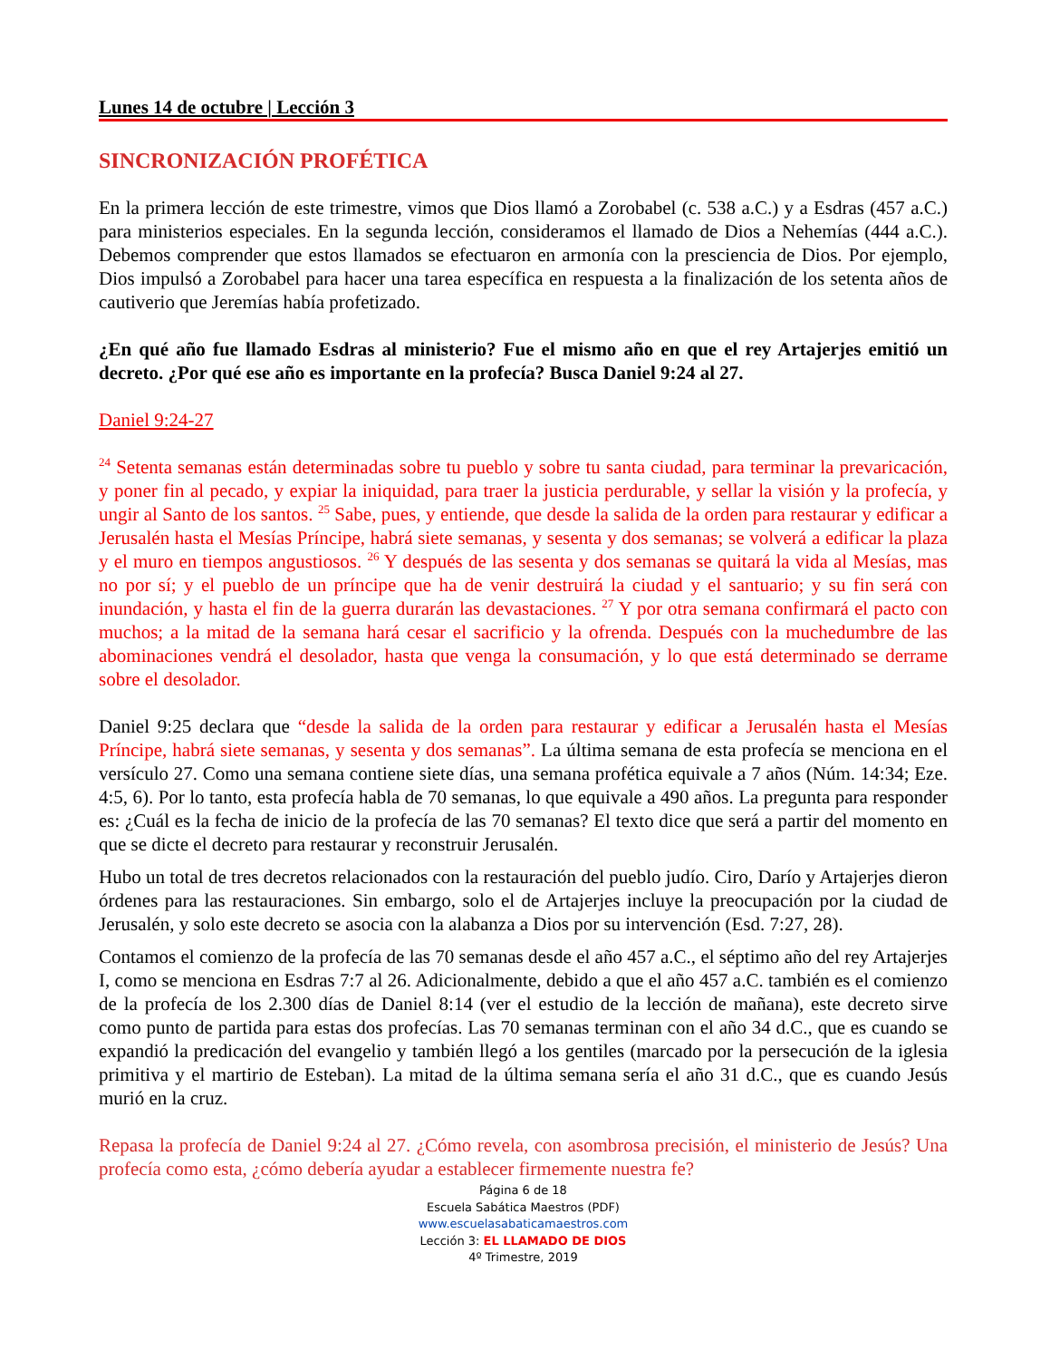Lunes 14 de octubre | Lección 3
SINCRONIZACIÓN PROFÉTICA
En la primera lección de este trimestre, vimos que Dios llamó a Zorobabel (c. 538 a.C.) y a Esdras (457 a.C.) para ministerios especiales. En la segunda lección, consideramos el llamado de Dios a Nehemías (444 a.C.). Debemos comprender que estos llamados se efectuaron en armonía con la presciencia de Dios. Por ejemplo, Dios impulsó a Zorobabel para hacer una tarea específica en respuesta a la finalización de los setenta años de cautiverio que Jeremías había profetizado.
¿En qué año fue llamado Esdras al ministerio? Fue el mismo año en que el rey Artajerjes emitió un decreto. ¿Por qué ese año es importante en la profecía? Busca Daniel 9:24 al 27.
Daniel 9:24-27
<sup>24</sup> Setenta semanas están determinadas sobre tu pueblo y sobre tu santa ciudad, para terminar la prevaricación, y poner fin al pecado, y expiar la iniquidad, para traer la justicia perdurable, y sellar la visión y la profecía, y ungir al Santo de los santos. <sup>25</sup> Sabe, pues, y entiende, que desde la salida de la orden para restaurar y edificar a Jerusalén hasta el Mesías Príncipe, habrá siete semanas, y sesenta y dos semanas; se volverá a edificar la plaza y el muro en tiempos angustiosos. <sup>26</sup> Y después de las sesenta y dos semanas se quitará la vida al Mesías, mas no por sí; y el pueblo de un príncipe que ha de venir destruirá la ciudad y el santuario; y su fin será con inundación, y hasta el fin de la guerra durarán las devastaciones. <sup>27</sup> Y por otra semana confirmará el pacto con muchos; a la mitad de la semana hará cesar el sacrificio y la ofrenda. Después con la muchedumbre de las abominaciones vendrá el desolador, hasta que venga la consumación, y lo que está determinado se derrame sobre el desolador.
Daniel 9:25 declara que “desde la salida de la orden para restaurar y edificar a Jerusalén hasta el Mesías Príncipe, habrá siete semanas, y sesenta y dos semanas”. La última semana de esta profecía se menciona en el versículo 27. Como una semana contiene siete días, una semana profética equivale a 7 años (Núm. 14:34; Eze. 4:5, 6). Por lo tanto, esta profecía habla de 70 semanas, lo que equivale a 490 años. La pregunta para responder es: ¿Cuál es la fecha de inicio de la profecía de las 70 semanas? El texto dice que será a partir del momento en que se dicte el decreto para restaurar y reconstruir Jerusalén.
Hubo un total de tres decretos relacionados con la restauración del pueblo judío. Ciro, Darío y Artajerjes dieron órdenes para las restauraciones. Sin embargo, solo el de Artajerjes incluye la preocupación por la ciudad de Jerusalén, y solo este decreto se asocia con la alabanza a Dios por su intervención (Esd. 7:27, 28).
Contamos el comienzo de la profecía de las 70 semanas desde el año 457 a.C., el séptimo año del rey Artajerjes I, como se menciona en Esdras 7:7 al 26. Adicionalmente, debido a que el año 457 a.C. también es el comienzo de la profecía de los 2.300 días de Daniel 8:14 (ver el estudio de la lección de mañana), este decreto sirve como punto de partida para estas dos profecías. Las 70 semanas terminan con el año 34 d.C., que es cuando se expandió la predicación del evangelio y también llegó a los gentiles (marcado por la persecución de la iglesia primitiva y el martirio de Esteban). La mitad de la última semana sería el año 31 d.C., que es cuando Jesús murió en la cruz.
Repasa la profecía de Daniel 9:24 al 27. ¿Cómo revela, con asombrosa precisión, el ministerio de Jesús? Una profecía como esta, ¿cómo debería ayudar a establecer firmemente nuestra fe?
Página 6 de 18
Escuela Sabática Maestros (PDF)
www.escuelasabaticamaestros.com
Lección 3: EL LLAMADO DE DIOS
4º Trimestre, 2019